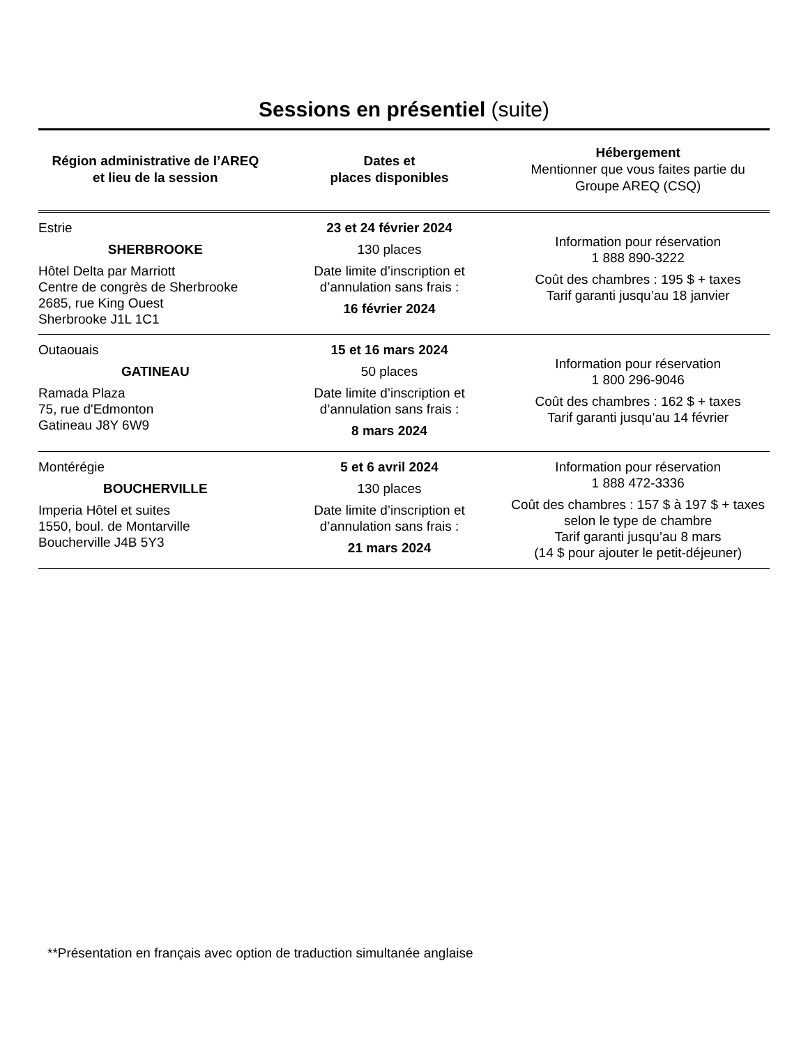Sessions en présentiel (suite)
| Région administrative de l’AREQ et lieu de la session | Dates et places disponibles | Hébergement Mentionner que vous faites partie du Groupe AREQ (CSQ) |
| --- | --- | --- |
| Estrie SHERBROOKE Hôtel Delta par Marriott Centre de congrès de Sherbrooke 2685, rue King Ouest Sherbrooke J1L 1C1 | 23 et 24 février 2024 130 places Date limite d’inscription et d’annulation sans frais : 16 février 2024 | Information pour réservation 1 888 890-3222 Coût des chambres : 195 $ + taxes Tarif garanti jusqu’au 18 janvier |
| Outaouais GATINEAU Ramada Plaza 75, rue d'Edmonton Gatineau J8Y 6W9 | 15 et 16 mars 2024 50 places Date limite d’inscription et d’annulation sans frais : 8 mars 2024 | Information pour réservation 1 800 296-9046 Coût des chambres : 162 $ + taxes Tarif garanti jusqu’au 14 février |
| Montérégie BOUCHERVILLE Imperia Hôtel et suites 1550, boul. de Montarville Boucherville J4B 5Y3 | 5 et 6 avril 2024 130 places Date limite d’inscription et d’annulation sans frais : 21 mars 2024 | Information pour réservation 1 888 472-3336 Coût des chambres : 157 $ à 197 $ + taxes selon le type de chambre Tarif garanti jusqu’au 8 mars (14 $ pour ajouter le petit-déjeuner) |
**Présentation en français avec option de traduction simultanée anglaise